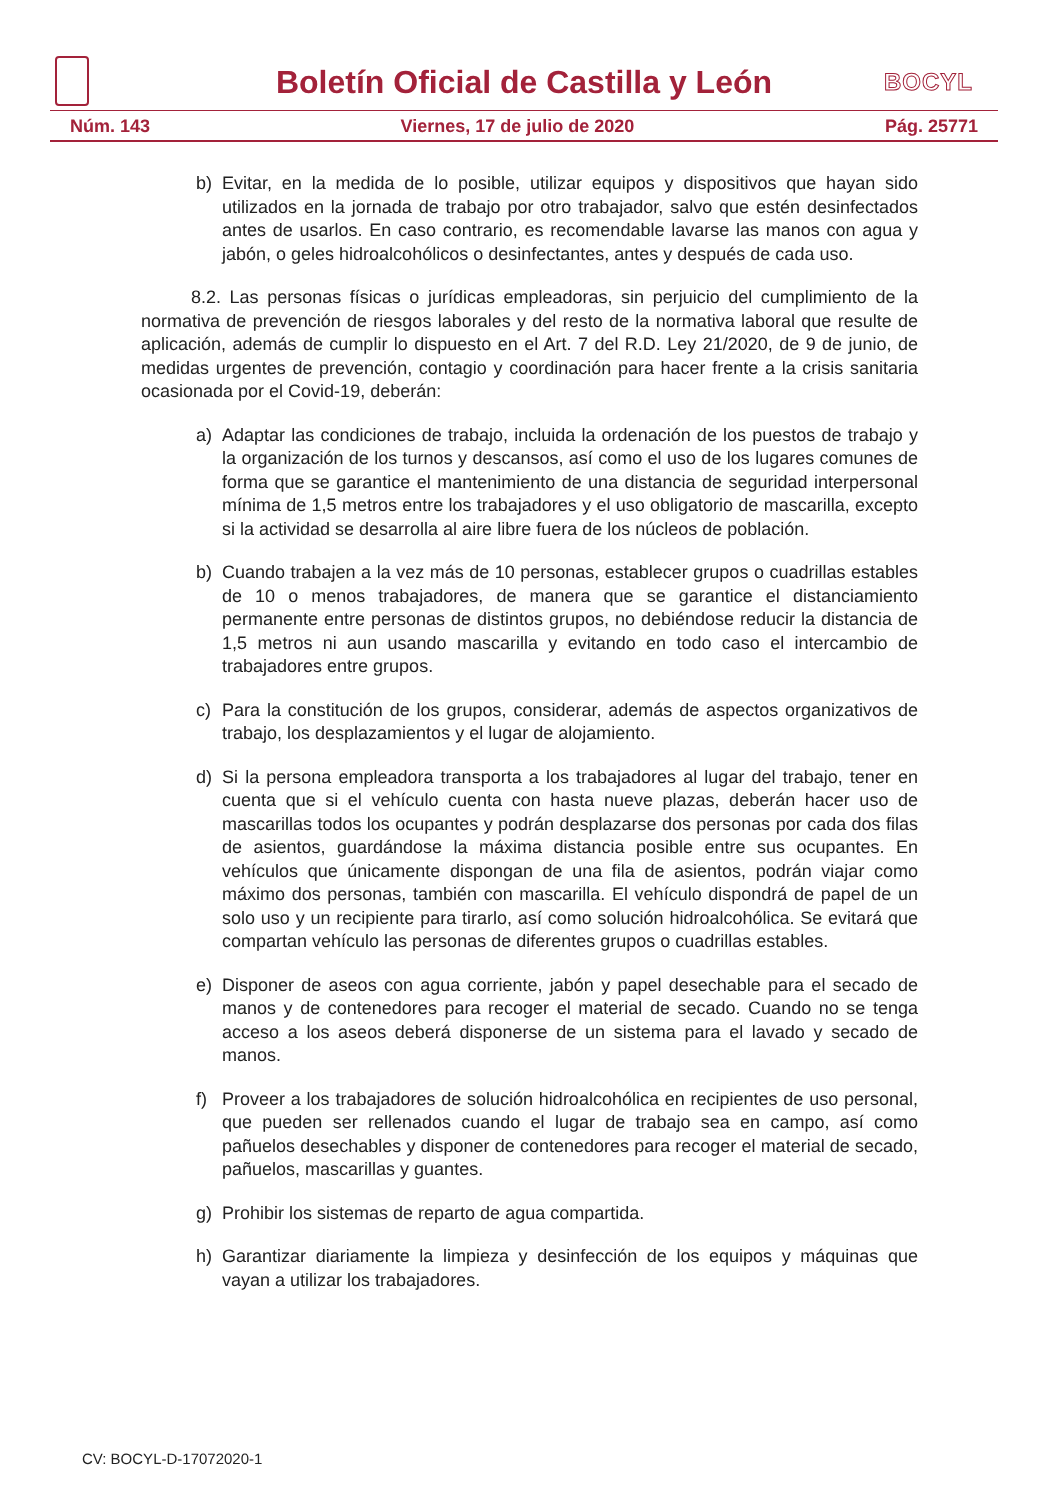Boletín Oficial de Castilla y León
BOCYL
Núm. 143 Viernes, 17 de julio de 2020 Pág. 25771
b) Evitar, en la medida de lo posible, utilizar equipos y dispositivos que hayan sido utilizados en la jornada de trabajo por otro trabajador, salvo que estén desinfectados antes de usarlos. En caso contrario, es recomendable lavarse las manos con agua y jabón, o geles hidroalcohólicos o desinfectantes, antes y después de cada uso.
8.2. Las personas físicas o jurídicas empleadoras, sin perjuicio del cumplimiento de la normativa de prevención de riesgos laborales y del resto de la normativa laboral que resulte de aplicación, además de cumplir lo dispuesto en el Art. 7 del R.D. Ley 21/2020, de 9 de junio, de medidas urgentes de prevención, contagio y coordinación para hacer frente a la crisis sanitaria ocasionada por el Covid-19, deberán:
a) Adaptar las condiciones de trabajo, incluida la ordenación de los puestos de trabajo y la organización de los turnos y descansos, así como el uso de los lugares comunes de forma que se garantice el mantenimiento de una distancia de seguridad interpersonal mínima de 1,5 metros entre los trabajadores y el uso obligatorio de mascarilla, excepto si la actividad se desarrolla al aire libre fuera de los núcleos de población.
b) Cuando trabajen a la vez más de 10 personas, establecer grupos o cuadrillas estables de 10 o menos trabajadores, de manera que se garantice el distanciamiento permanente entre personas de distintos grupos, no debiéndose reducir la distancia de 1,5 metros ni aun usando mascarilla y evitando en todo caso el intercambio de trabajadores entre grupos.
c) Para la constitución de los grupos, considerar, además de aspectos organizativos de trabajo, los desplazamientos y el lugar de alojamiento.
d) Si la persona empleadora transporta a los trabajadores al lugar del trabajo, tener en cuenta que si el vehículo cuenta con hasta nueve plazas, deberán hacer uso de mascarillas todos los ocupantes y podrán desplazarse dos personas por cada dos filas de asientos, guardándose la máxima distancia posible entre sus ocupantes. En vehículos que únicamente dispongan de una fila de asientos, podrán viajar como máximo dos personas, también con mascarilla. El vehículo dispondrá de papel de un solo uso y un recipiente para tirarlo, así como solución hidroalcohólica. Se evitará que compartan vehículo las personas de diferentes grupos o cuadrillas estables.
e) Disponer de aseos con agua corriente, jabón y papel desechable para el secado de manos y de contenedores para recoger el material de secado. Cuando no se tenga acceso a los aseos deberá disponerse de un sistema para el lavado y secado de manos.
f) Proveer a los trabajadores de solución hidroalcohólica en recipientes de uso personal, que pueden ser rellenados cuando el lugar de trabajo sea en campo, así como pañuelos desechables y disponer de contenedores para recoger el material de secado, pañuelos, mascarillas y guantes.
g) Prohibir los sistemas de reparto de agua compartida.
h) Garantizar diariamente la limpieza y desinfección de los equipos y máquinas que vayan a utilizar los trabajadores.
CV: BOCYL-D-17072020-1